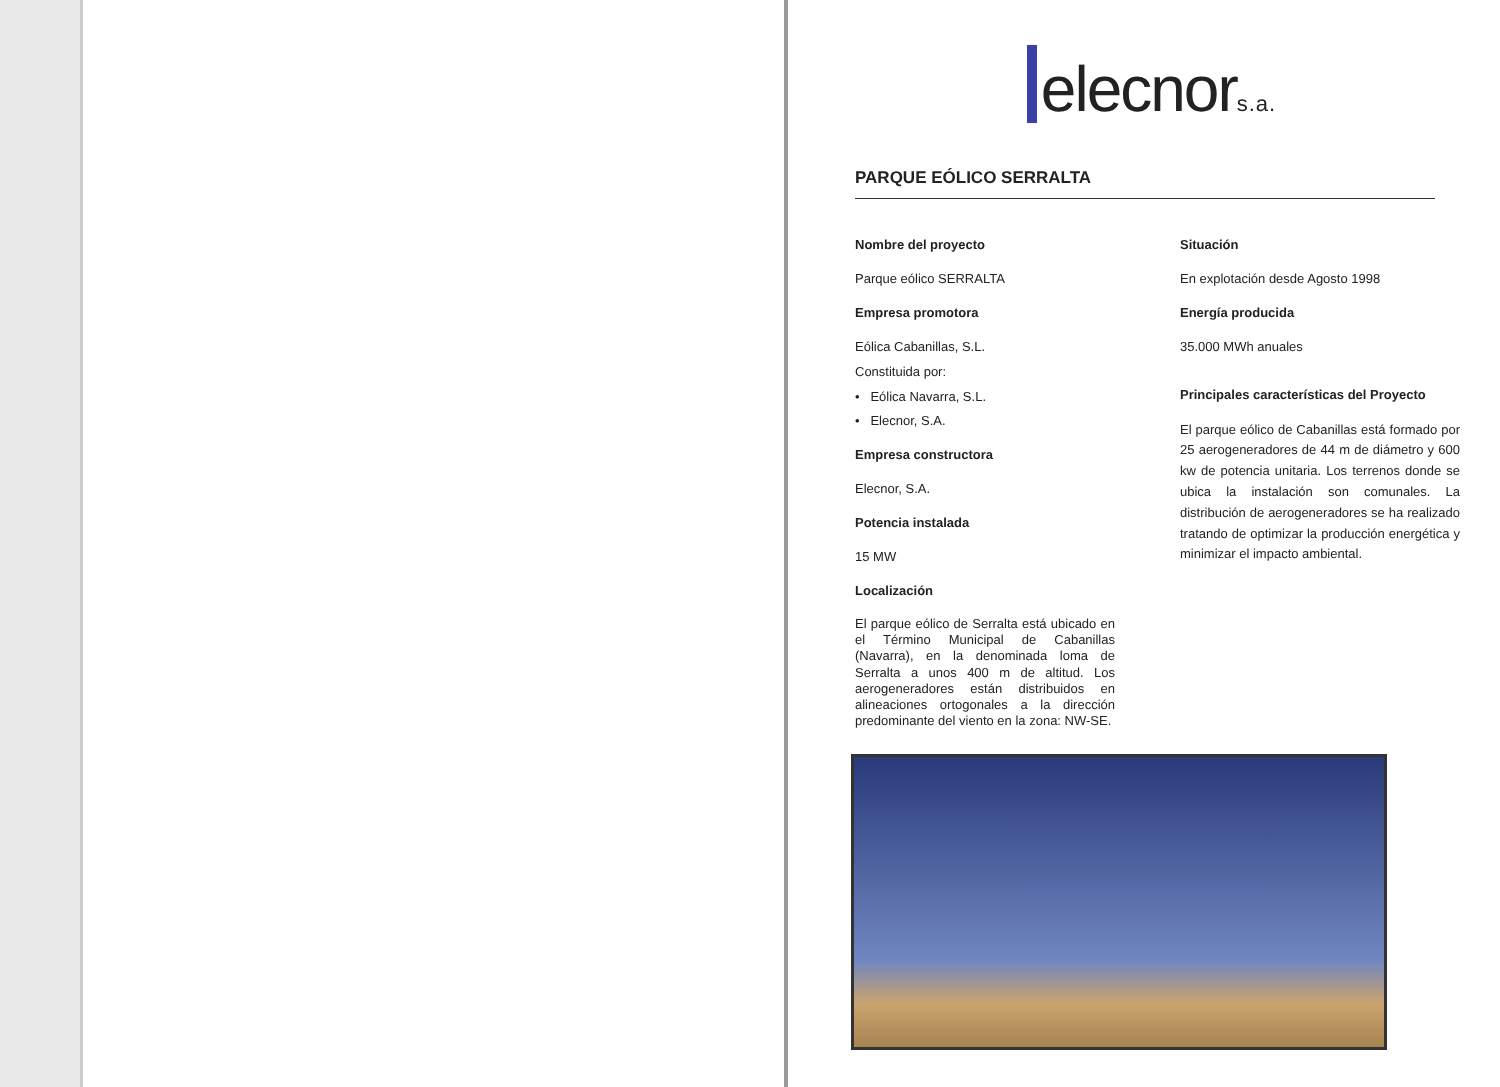elecnors.a.
PARQUE EÓLICO SERRALTA
Nombre del proyecto
Parque eólico SERRALTA
Empresa promotora
Eólica Cabanillas, S.L.
Constituida por:
• Eólica Navarra, S.L.
• Elecnor, S.A.
Empresa constructora
Elecnor, S.A.
Potencia instalada
15 MW
Localización
El parque eólico de Serralta está ubicado en el Término Municipal de Cabanillas (Navarra), en la denominada loma de Serralta a unos 400 m de altitud. Los aerogeneradores están distribuidos en alineaciones ortogonales a la dirección predominante del viento en la zona: NW-SE.
Situación
En explotación desde Agosto 1998
Energía producida
35.000 MWh anuales
Principales características del Proyecto
El parque eólico de Cabanillas está formado por 25 aerogeneradores de 44 m de diámetro y 600 kw de potencia unitaria. Los terrenos donde se ubica la instalación son comunales. La distribución de aerogeneradores se ha realizado tratando de optimizar la producción energética y minimizar el impacto ambiental.